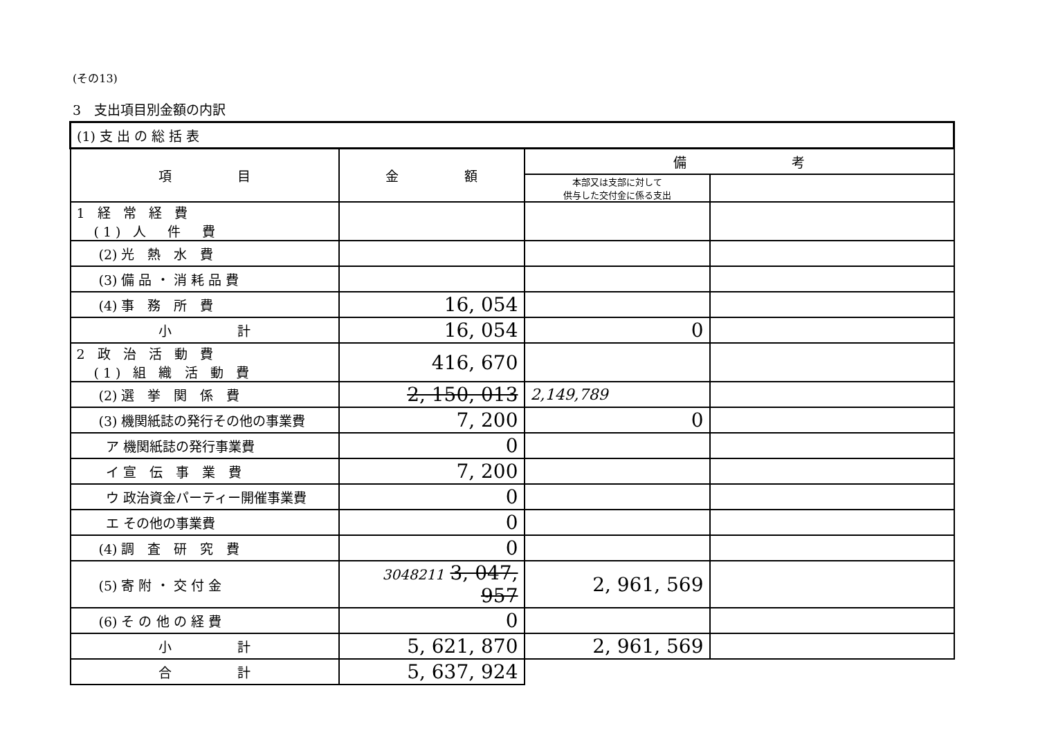(その13)
3　支出項目別金額の内訳
| (1) 支 出 の 総 括 表 | | | |
| 項 目 | 金 額 | 備 考 | |
| | | 本部又は支部に対して 供与した交付金に係る支出 | |
| 1 経 常 経 費 (1) 人 件 費 | | | |
| (2) 光 熱 水 費 | | | |
| (3) 備 品 ・ 消 耗 品 費 | | | |
| (4) 事 務 所 費 | 16, 054 | | |
| 小 計 | 16, 054 | 0 | |
| 2 政 治 活 動 費 (1) 組 織 活 動 費 | 416, 670 | | |
| (2) 選 挙 関 係 費 | 2, 150, 013 | 2,149,789 | |
| (3) 機関紙誌の発行その他の事業費 | 7, 200 | 0 | |
| ア 機関紙誌の発行事業費 | 0 | | |
| イ 宣 伝 事 業 費 | 7, 200 | | |
| ウ 政治資金パーティー開催事業費 | 0 | | |
| エ その他の事業費 | 0 | | |
| (4) 調 査 研 究 費 | 0 | | |
| (5) 寄 附 ・ 交 付 金 | 3048211 3, 047, 957 | 2, 961, 569 | |
| (6) そ の 他 の 経 費 | 0 | | |
| 小 計 | 5, 621, 870 | 2, 961, 569 | |
| 合 計 | 5, 637, 924 | | |